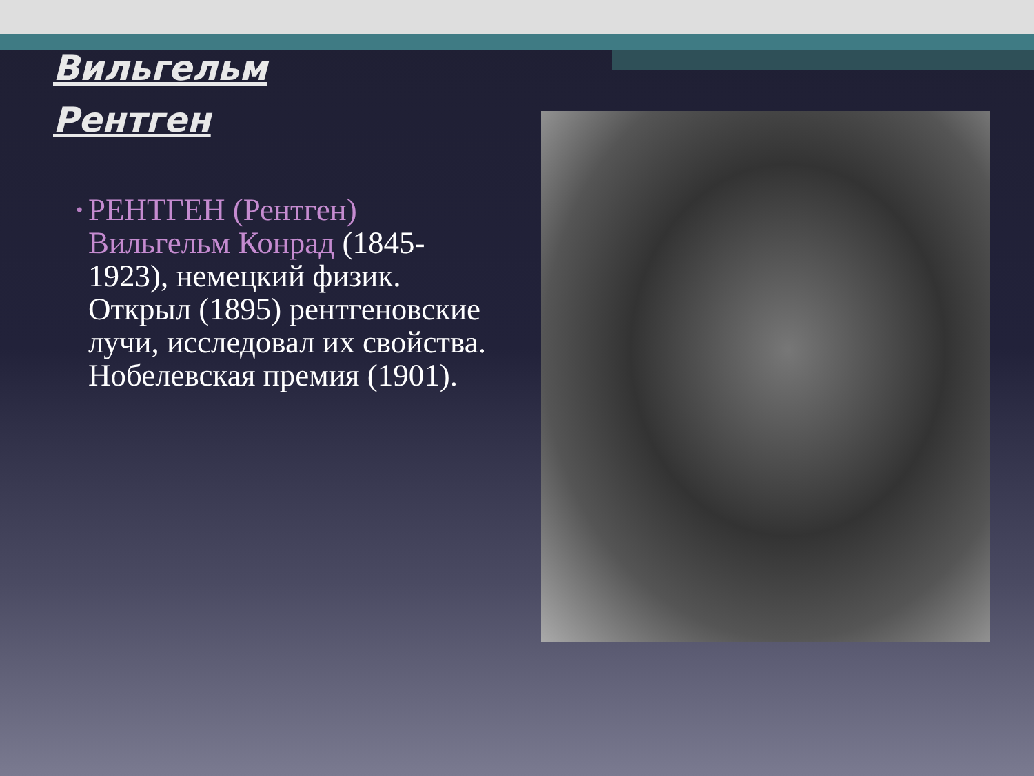Вильгельм
Рентген
•
РЕНТГЕН (Рентген) Вильгельм Конрад (1845-1923), немецкий физик. Открыл (1895) рентгеновские лучи, исследовал их свойства. Нобелевская премия (1901).